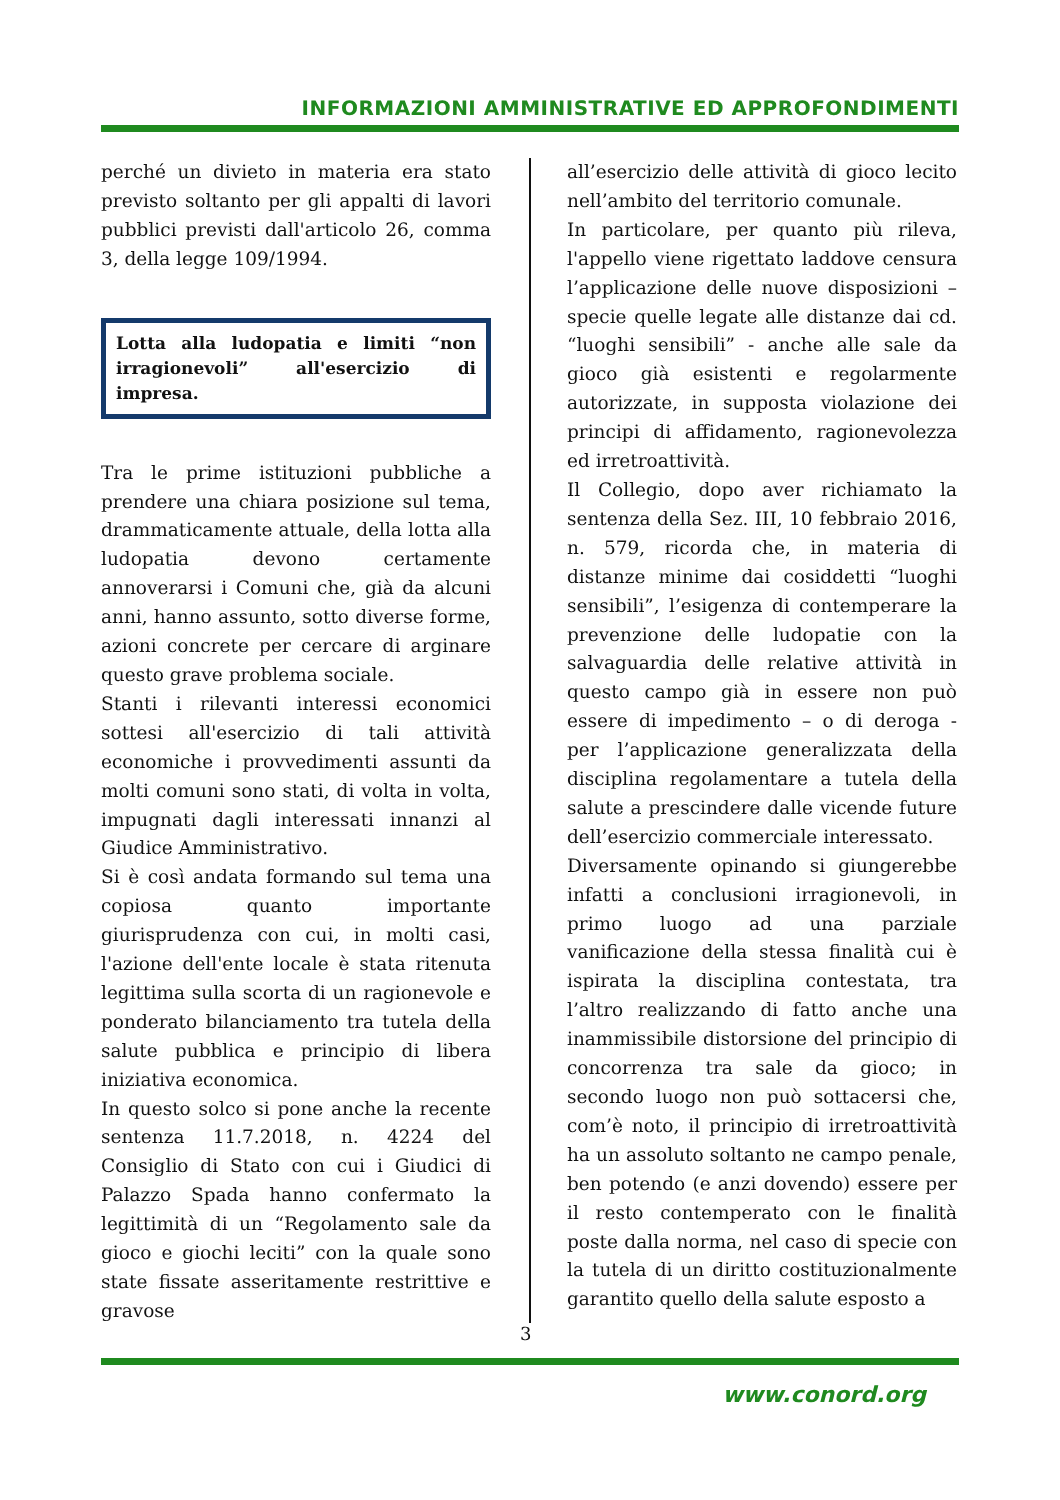INFORMAZIONI AMMINISTRATIVE ED APPROFONDIMENTI
perché un divieto in materia era stato previsto soltanto per gli appalti di lavori pubblici previsti dall'articolo 26, comma 3, della legge 109/1994.
Lotta alla ludopatia e limiti “non irragionevoli” all'esercizio di impresa.
Tra le prime istituzioni pubbliche a prendere una chiara posizione sul tema, drammaticamente attuale, della lotta alla ludopatia devono certamente annoverarsi i Comuni che, già da alcuni anni, hanno assunto, sotto diverse forme, azioni concrete per cercare di arginare questo grave problema sociale.
Stanti i rilevanti interessi economici sottesi all'esercizio di tali attività economiche i provvedimenti assunti da molti comuni sono stati, di volta in volta, impugnati dagli interessati innanzi al Giudice Amministrativo.
Si è così andata formando sul tema una copiosa quanto importante giurisprudenza con cui, in molti casi, l'azione dell'ente locale è stata ritenuta legittima sulla scorta di un ragionevole e ponderato bilanciamento tra tutela della salute pubblica e principio di libera iniziativa economica.
In questo solco si pone anche la recente sentenza 11.7.2018, n. 4224 del Consiglio di Stato con cui i Giudici di Palazzo Spada hanno confermato la legittimità di un “Regolamento sale da gioco e giochi leciti” con la quale sono state fissate asseritamente restrittive e gravose
all’esercizio delle attività di gioco lecito nell’ambito del territorio comunale.
In particolare, per quanto più rileva, l'appello viene rigettato laddove censura l’applicazione delle nuove disposizioni – specie quelle legate alle distanze dai cd. “luoghi sensibili” - anche alle sale da gioco già esistenti e regolarmente autorizzate, in supposta violazione dei principi di affidamento, ragionevolezza ed irretroattività.
Il Collegio, dopo aver richiamato la sentenza della Sez. III, 10 febbraio 2016, n. 579, ricorda che, in materia di distanze minime dai cosiddetti “luoghi sensibili”, l’esigenza di contemperare la prevenzione delle ludopatie con la salvaguardia delle relative attività in questo campo già in essere non può essere di impedimento – o di deroga - per l’applicazione generalizzata della disciplina regolamentare a tutela della salute a prescindere dalle vicende future dell’esercizio commerciale interessato.
Diversamente opinando si giungerebbe infatti a conclusioni irragionevoli, in primo luogo ad una parziale vanificazione della stessa finalità cui è ispirata la disciplina contestata, tra l’altro realizzando di fatto anche una inammissibile distorsione del principio di concorrenza tra sale da gioco; in secondo luogo non può sottacersi che, com’è noto, il principio di irretroattività ha un assoluto soltanto ne campo penale, ben potendo (e anzi dovendo) essere per il resto contemperato con le finalità poste dalla norma, nel caso di specie con la tutela di un diritto costituzionalmente garantito quello della salute esposto a
3
www.conord.org